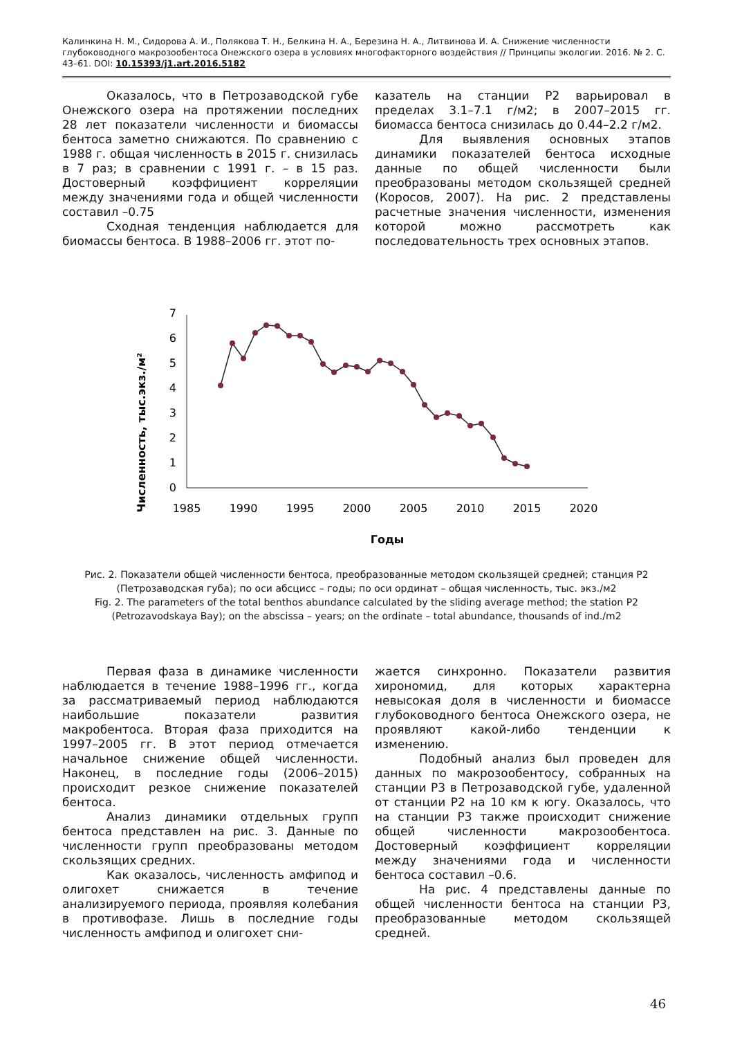Калинкина Н. М., Сидорова А. И., Полякова Т. Н., Белкина Н. А., Березина Н. А., Литвинова И. А. Снижение численности глубоководного макрозообентоса Онежского озера в условиях многофакторного воздействия // Принципы экологии. 2016. № 2. С. 43–61. DOI: 10.15393/j1.art.2016.5182
Оказалось, что в Петрозаводской губе Онежского озера на протяжении последних 28 лет показатели численности и биомассы бентоса заметно снижаются. По сравнению с 1988 г. общая численность в 2015 г. снизилась в 7 раз; в сравнении с 1991 г. – в 15 раз. Достоверный коэффициент корреляции между значениями года и общей численности составил –0.75
Сходная тенденция наблюдается для биомассы бентоса. В 1988–2006 гг. этот по-
казатель на станции Р2 варьировал в пределах 3.1–7.1 г/м2; в 2007–2015 гг. биомасса бентоса снизилась до 0.44–2.2 г/м2.
Для выявления основных этапов динамики показателей бентоса исходные данные по общей численности были преобразованы методом скользящей средней (Коросов, 2007). На рис. 2 представлены расчетные значения численности, изменения которой можно рассмотреть как последовательность трех основных этапов.
Численность, тыс.экз./м²
0
1
2
3
4
5
6
7
1985
1990
1995
2000
2005
2010
2015
2020
Годы
Рис. 2. Показатели общей численности бентоса, преобразованные методом скользящей средней; станция Р2 (Петрозаводская губа); по оси абсцисс – годы; по оси ординат – общая численность, тыс. экз./м2
Fig. 2. The parameters of the total benthos abundance calculated by the sliding average method; the station P2 (Petrozavodskaya Bay); on the abscissa – years; on the ordinate – total abundance, thousands of ind./m2
Первая фаза в динамике численности наблюдается в течение 1988–1996 гг., когда за рассматриваемый период наблюдаются наибольшие показатели развития макробентоса. Вторая фаза приходится на 1997–2005 гг. В этот период отмечается начальное снижение общей численности. Наконец, в последние годы (2006–2015) происходит резкое снижение показателей бентоса.
Анализ динамики отдельных групп бентоса представлен на рис. 3. Данные по численности групп преобразованы методом скользящих средних.
Как оказалось, численность амфипод и олигохет снижается в течение анализируемого периода, проявляя колебания в противофазе. Лишь в последние годы численность амфипод и олигохет сни-
жается синхронно. Показатели развития хирономид, для которых характерна невысокая доля в численности и биомассе глубоководного бентоса Онежского озера, не проявляют какой-либо тенденции к изменению.
Подобный анализ был проведен для данных по макрозообентосу, собранных на станции Р3 в Петрозаводской губе, удаленной от станции Р2 на 10 км к югу. Оказалось, что на станции Р3 также происходит снижение общей численности макрозообентоса. Достоверный коэффициент корреляции между значениями года и численности бентоса составил –0.6.
На рис. 4 представлены данные по общей численности бентоса на станции Р3, преобразованные методом скользящей средней.
46